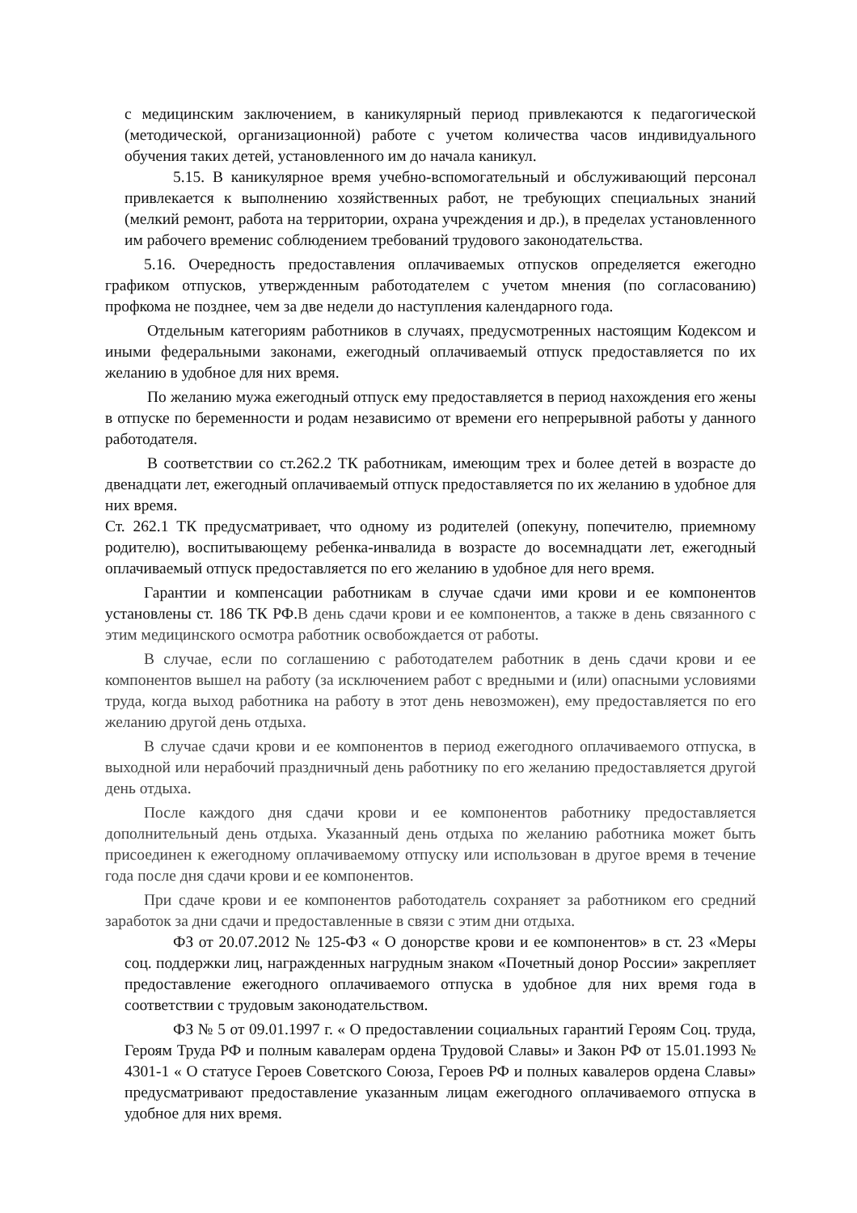с медицинским заключением, в каникулярный период привлекаются к педагогической (методической, организационной) работе с учетом количества часов индивидуального обучения таких детей, установленного им до начала каникул.
5.15. В каникулярное время учебно-вспомогательный и обслуживающий персонал привлекается к выполнению хозяйственных работ, не требующих специальных знаний (мелкий ремонт, работа на территории, охрана учреждения и др.), в пределах установленного им рабочего временис соблюдением требований трудового законодательства.
5.16. Очередность предоставления оплачиваемых отпусков определяется ежегодно графиком отпусков, утвержденным работодателем с учетом мнения (по согласованию) профкома не позднее, чем за две недели до наступления календарного года.
Отдельным категориям работников в случаях, предусмотренных настоящим Кодексом и иными федеральными законами, ежегодный оплачиваемый отпуск предоставляется по их желанию в удобное для них время.
По желанию мужа ежегодный отпуск ему предоставляется в период нахождения его жены в отпуске по беременности и родам независимо от времени его непрерывной работы у данного работодателя.
В соответствии со ст.262.2 ТК работникам, имеющим трех и более детей в возрасте до двенадцати лет, ежегодный оплачиваемый отпуск предоставляется по их желанию в удобное для них время.
Ст. 262.1 ТК предусматривает, что одному из родителей (опекуну, попечителю, приемному родителю), воспитывающему ребенка-инвалида в возрасте до восемнадцати лет, ежегодный оплачиваемый отпуск предоставляется по его желанию в удобное для него время.
Гарантии и компенсации работникам в случае сдачи ими крови и ее компонентов установлены ст. 186 ТК РФ.В день сдачи крови и ее компонентов, а также в день связанного с этим медицинского осмотра работник освобождается от работы.
В случае, если по соглашению с работодателем работник в день сдачи крови и ее компонентов вышел на работу (за исключением работ с вредными и (или) опасными условиями труда, когда выход работника на работу в этот день невозможен), ему предоставляется по его желанию другой день отдыха.
В случае сдачи крови и ее компонентов в период ежегодного оплачиваемого отпуска, в выходной или нерабочий праздничный день работнику по его желанию предоставляется другой день отдыха.
После каждого дня сдачи крови и ее компонентов работнику предоставляется дополнительный день отдыха. Указанный день отдыха по желанию работника может быть присоединен к ежегодному оплачиваемому отпуску или использован в другое время в течение года после дня сдачи крови и ее компонентов.
При сдаче крови и ее компонентов работодатель сохраняет за работником его средний заработок за дни сдачи и предоставленные в связи с этим дни отдыха.
ФЗ от 20.07.2012 № 125-ФЗ « О донорстве крови и ее компонентов» в ст. 23 «Меры соц. поддержки лиц, награжденных нагрудным знаком «Почетный донор России» закрепляет предоставление ежегодного оплачиваемого отпуска в удобное для них время года в соответствии с трудовым законодательством.
ФЗ № 5 от 09.01.1997 г. « О предоставлении социальных гарантий Героям Соц. труда, Героям Труда РФ и полным кавалерам ордена Трудовой Славы» и Закон РФ от 15.01.1993 № 4301-1 « О статусе Героев Советского Союза, Героев РФ и полных кавалеров ордена Славы» предусматривают предоставление указанным лицам ежегодного оплачиваемого отпуска в удобное для них время.